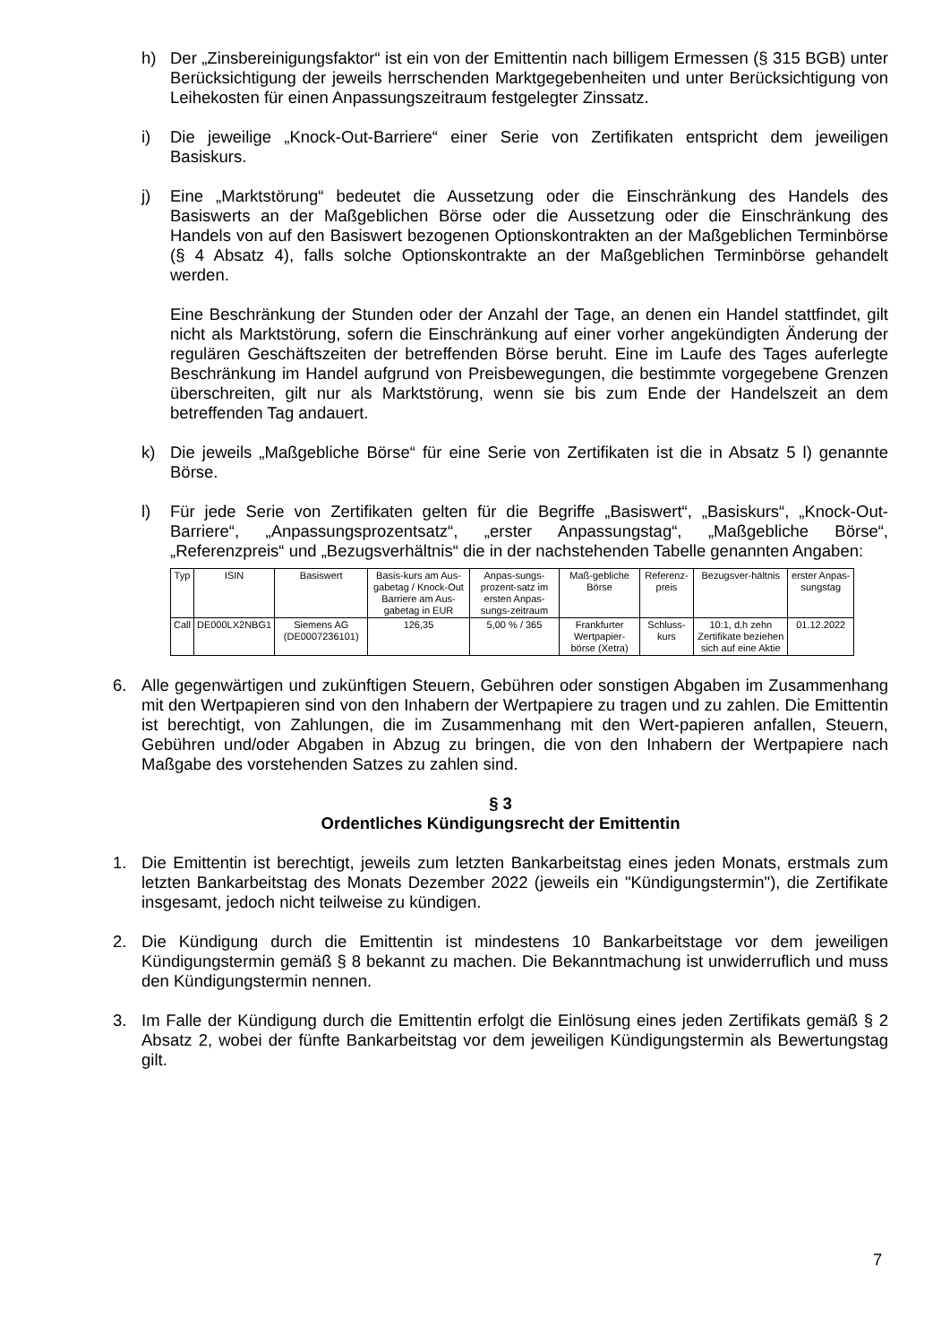h) Der „Zinsbereinigungsfaktor“ ist ein von der Emittentin nach billigem Ermessen (§ 315 BGB) unter Berücksichtigung der jeweils herrschenden Marktgegebenheiten und unter Berücksichtigung von Leihekosten für einen Anpassungszeitraum festgelegter Zinssatz.
i) Die jeweilige „Knock-Out-Barriere“ einer Serie von Zertifikaten entspricht dem jeweiligen Basiskurs.
j) Eine „Marktstörung“ bedeutet die Aussetzung oder die Einschränkung des Handels des Basiswerts an der Maßgeblichen Börse oder die Aussetzung oder die Einschränkung des Handels von auf den Basiswert bezogenen Optionskontrakten an der Maßgeblichen Terminbörse (§ 4 Absatz 4), falls solche Optionskontrakte an der Maßgeblichen Terminbörse gehandelt werden.
Eine Beschränkung der Stunden oder der Anzahl der Tage, an denen ein Handel stattfindet, gilt nicht als Marktstörung, sofern die Einschränkung auf einer vorher angekündigten Änderung der regulären Geschäftszeiten der betreffenden Börse beruht. Eine im Laufe des Tages auferlegte Beschränkung im Handel aufgrund von Preisbewegungen, die bestimmte vorgegebene Grenzen überschreiten, gilt nur als Marktstörung, wenn sie bis zum Ende der Handelszeit an dem betreffenden Tag andauert.
k) Die jeweils „Maßgebliche Börse“ für eine Serie von Zertifikaten ist die in Absatz 5 l) genannte Börse.
l) Für jede Serie von Zertifikaten gelten für die Begriffe „Basiswert“, „Basiskurs“, „Knock-Out-Barriere“, „Anpassungsprozentsatz“, „erster Anpassungstag“, „Maßgebliche Börse“, „Referenzpreis“ und „Bezugsverhältnis“ die in der nachstehenden Tabelle genannten Angaben:
| Typ | ISIN | Basiswert | Basis-kurs am Aus-gabetag / Knock-Out Barriere am Aus-gabetag in EUR | Anpas-sungs-prozent-satz im ersten Anpas-sungs-zeitraum | Maß-gebliche Börse | Referenz-preis | Bezugsver-hältnis | erster Anpas-sungstag |
| --- | --- | --- | --- | --- | --- | --- | --- | --- |
| Call | DE000LX2NBG1 | Siemens AG (DE0007236101) | 126,35 | 5,00 % / 365 | Frankfurter Wertpapier-börse (Xetra) | Schluss-kurs | 10:1, d.h zehn Zertifikate beziehen sich auf eine Aktie | 01.12.2022 |
6. Alle gegenwärtigen und zukünftigen Steuern, Gebühren oder sonstigen Abgaben im Zusammenhang mit den Wertpapieren sind von den Inhabern der Wertpapiere zu tragen und zu zahlen. Die Emittentin ist berechtigt, von Zahlungen, die im Zusammenhang mit den Wert-papieren anfallen, Steuern, Gebühren und/oder Abgaben in Abzug zu bringen, die von den Inhabern der Wertpapiere nach Maßgabe des vorstehenden Satzes zu zahlen sind.
§ 3
Ordentliches Kündigungsrecht der Emittentin
1. Die Emittentin ist berechtigt, jeweils zum letzten Bankarbeitstag eines jeden Monats, erstmals zum letzten Bankarbeitstag des Monats Dezember 2022 (jeweils ein "Kündigungstermin"), die Zertifikate insgesamt, jedoch nicht teilweise zu kündigen.
2. Die Kündigung durch die Emittentin ist mindestens 10 Bankarbeitstage vor dem jeweiligen Kündigungstermin gemäß § 8 bekannt zu machen. Die Bekanntmachung ist unwiderruflich und muss den Kündigungstermin nennen.
3. Im Falle der Kündigung durch die Emittentin erfolgt die Einlösung eines jeden Zertifikats gemäß § 2 Absatz 2, wobei der fünfte Bankarbeitstag vor dem jeweiligen Kündigungstermin als Bewertungstag gilt.
7